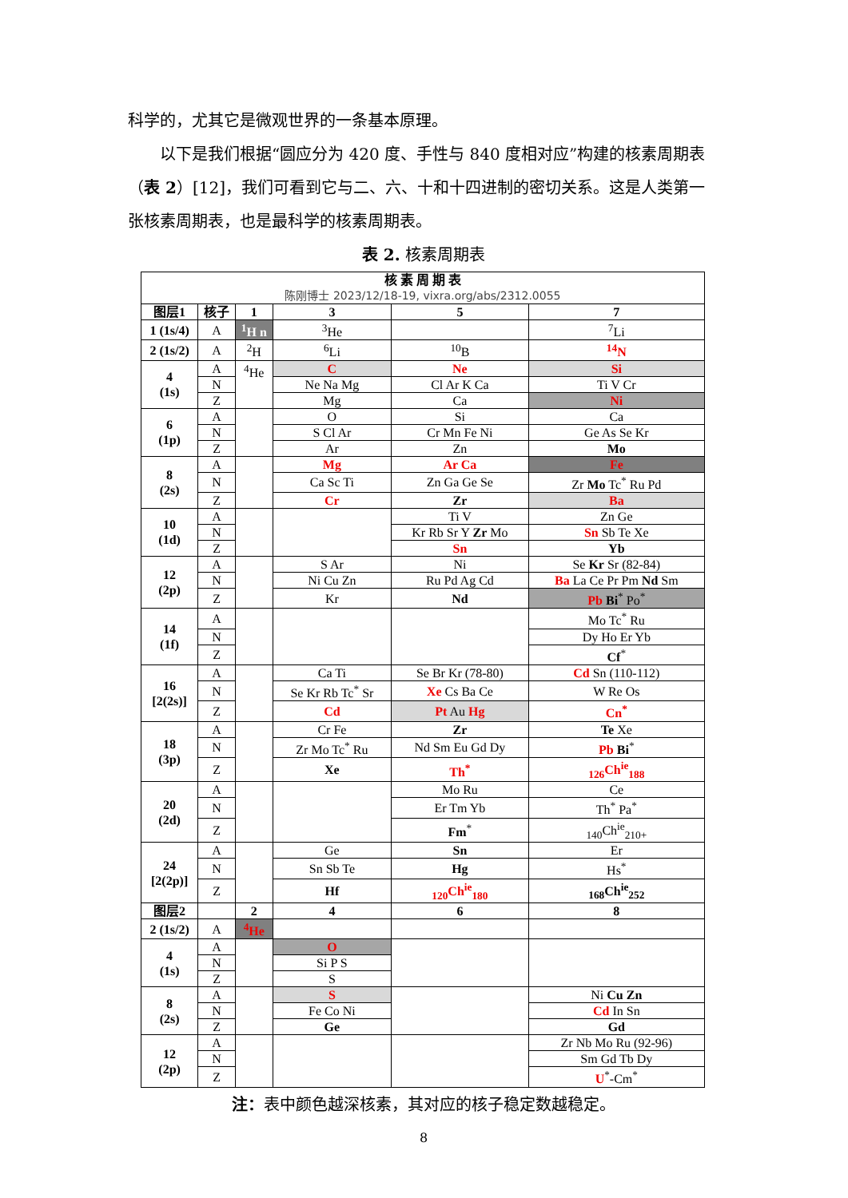科学的，尤其它是微观世界的一条基本原理。
  以下是我们根据“圆应分为 420 度、手性与 840 度相对应”构建的核素周期表（表 2）[12]，我们可看到它与二、六、十和十四进制的密切关系。这是人类第一张核素周期表，也是最科学的核素周期表。
表 2. 核素周期表
| 核 素 周 期 表 陈刚博士 2023/12/18-19, vixra.org/abs/2312.0055 | | | | | |
| 图层1 | 核子 | 1 | 3 | 5 | 7 |
| 1 (1s/4) | A | <sup>1</sup>H n | <sup>3</sup>He | | <sup>7</sup>Li |
| 2 (1s/2) | A | <sup>2</sup>H | <sup>6</sup>Li | <sup>10</sup>B | <sup>14</sup>N |
| 4 (1s) | A | <sup>4</sup>He | C | Ne | Si |
| | N | | Ne Na Mg | Cl Ar K Ca | Ti V Cr |
| | Z | | Mg | Ca | Ni |
| 6 (1p) | A | | O | Si | Ca |
| | N | | S Cl Ar | Cr Mn Fe Ni | Ge As Se Kr |
| | Z | | Ar | Zn | Mo |
| 8 (2s) | A | | Mg | Ar Ca | Fe |
| | N | | Ca Sc Ti | Zn Ga Ge Se | Zr Mo Tc<sup>*</sup> Ru Pd |
| | Z | | Cr | Zr | Ba |
| 10 (1d) | A | | | Ti V | Zn Ge |
| | N | | | Kr Rb Sr Y Zr Mo | Sn Sb Te Xe |
| | Z | | | Sn | Yb |
| 12 (2p) | A | | S Ar | Ni | Se Kr Sr (82-84) |
| | N | | Ni Cu Zn | Ru Pd Ag Cd | Ba La Ce Pr Pm Nd Sm |
| | Z | | Kr | Nd | Pb Bi<sup>*</sup> Po<sup>*</sup> |
| 14 (1f) | A | | | | Mo Tc<sup>*</sup> Ru |
| | N | | | | Dy Ho Er Yb |
| | Z | | | | Cf<sup>*</sup> |
| 16 [2(2s)] | A | | Ca Ti | Se Br Kr (78-80) | Cd Sn (110-112) |
| | N | | Se Kr Rb Tc<sup>*</sup> Sr | Xe Cs Ba Ce | W Re Os |
| | Z | | Cd | Pt Au Hg | Cn<sup>*</sup> |
| 18 (3p) | A | | Cr Fe | Zr | Te Xe |
| | N | | Zr Mo Tc<sup>*</sup> Ru | Nd Sm Eu Gd Dy | Pb Bi<sup>*</sup> |
| | Z | | Xe | Th<sup>*</sup> | <sub>126</sub>Ch<sup>ie</sup><sub>188</sub> |
| 20 (2d) | A | | | Mo Ru | Ce |
| | N | | | Er Tm Yb | Th<sup>*</sup> Pa<sup>*</sup> |
| | Z | | | Fm<sup>*</sup> | <sub>140</sub>Ch<sup>ie</sup><sub>210+</sub> |
| 24 [2(2p)] | A | | Ge | Sn | Er |
| | N | | Sn Sb Te | Hg | Hs<sup>*</sup> |
| | Z | | Hf | <sub>120</sub>Ch<sup>ie</sup><sub>180</sub> | <sub>168</sub>Ch<sup>ie</sup><sub>252</sub> |
| 图层2 | | 2 | 4 | 6 | 8 |
| 2 (1s/2) | A | <sup>4</sup>He | | | |
| 4 (1s) | A | | O | | |
| | N | | Si P S | | |
| | Z | | S | | |
| 8 (2s) | A | | S | | Ni Cu Zn |
| | N | | Fe Co Ni | | Cd In Sn |
| | Z | | Ge | | Gd |
| 12 (2p) | A | | | | Zr Nb Mo Ru (92-96) |
| | N | | | | Sm Gd Tb Dy |
| | Z | | | | U<sup>*</sup>-Cm<sup>*</sup> |
注：表中颜色越深核素，其对应的核子稳定数越稳定。
8